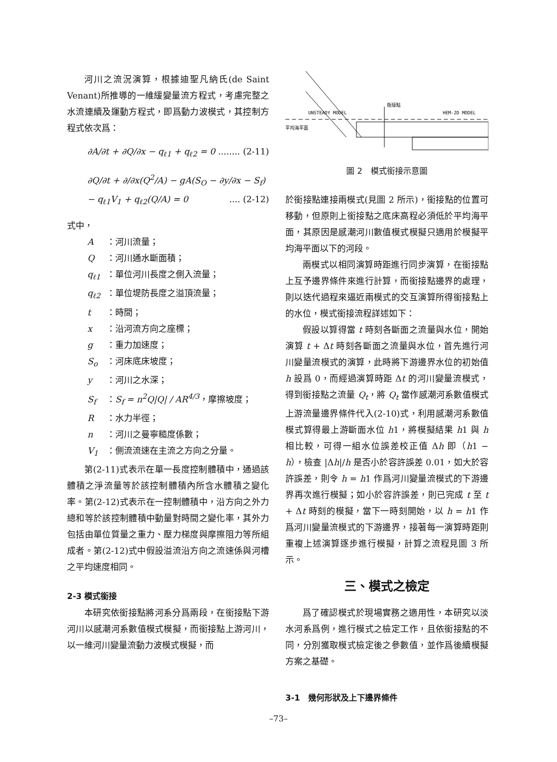河川之流況演算，根據迪聖凡納氏(de Saint Venant)所推導的一維緩變量流方程式，考慮完整之水流連續及運動方程式，即爲動力波模式，其控制方程式依次爲：
∂A/∂t + ∂Q/∂x − q<sub>ℓ1</sub> + q<sub>ℓ2</sub> = 0 ........ (2-11)
∂Q/∂t + ∂/∂x(Q<sup>2</sup>/A) − gA(S<sub>O</sub> − ∂y/∂x − S<sub>f</sub>)
− q<sub>ℓ1</sub>V<sub>1</sub> + q<sub>ℓ2</sub>(Q/A) = 0 .... (2-12)
式中，
A ：河川流量；
Q ：河川通水斷面積；
q<sub>ℓ1</sub> ：單位河川長度之側入流量；
q<sub>ℓ2</sub> ：單位堤防長度之溢頂流量；
t ：時間；
x ：沿河流方向之座標；
g ：重力加速度；
S<sub>o</sub> ：河床底床坡度；
y ：河川之水深；
S<sub>f</sub> ：S<sub>f</sub> = n<sup>2</sup>Q|Q| / AR<sup>4/3</sup>，摩擦坡度；
R ：水力半徑；
n ：河川之曼寧糙度係數；
V<sub>1</sub> ：側流流速在主流之方向之分量。
第(2-11)式表示在單一長度控制體積中，通過該體積之淨流量等於該控制體積內所含水體積之變化率。第(2-12)式表示在一控制體積中，沿方向之外力總和等於該控制體積中動量對時間之變化率，其外力包括由單位質量之重力、壓力梯度與摩擦阻力等所組成者。第(2-12)式中假設溢流沿方向之流速係與河槽之平均速度相同。
2-3 模式銜接
本研究依銜接點將河系分爲兩段，在銜接點下游河川以感潮河系數值模式模擬，而銜接點上游河川，以一維河川變量流動力波模式模擬，而
UNSTEADY MODEL
銜接點
HEM-2D MODEL
平均海平面
圖 2　模式銜接示意圖
於銜接點連接兩模式(見圖 2 所示)，銜接點的位置可移動，但原則上銜接點之底床高程必須低於平均海平面，其原因是感潮河川數值模式模擬只適用於模擬平均海平面以下的河段。
兩模式以相同演算時距進行同步演算，在銜接點上互予邊界條件來進行計算，而銜接點邊界的處理，則以迭代過程來逼近兩模式的交互演算所得銜接點上的水位，模式銜接流程詳述如下：
假設以算得當 t 時刻各斷面之流量與水位，開始演算 t + Δt 時刻各斷面之流量與水位，首先進行河川變量流模式的演算，此時將下游邊界水位的初始值 h 設爲 0，而經過演算時距 Δt 的河川變量流模式，得到銜接點之流量 Q<sub>t</sub>，將 Q<sub>t</sub> 當作感潮河系數值模式上游流量邊界條件代入(2-10)式，利用感潮河系數值模式算得最上游斷面水位 h1，將模擬結果 h1 與 h 相比較，可得一組水位誤差校正值 Δh 即（h1 − h），檢查 |Δh|/h 是否小於容許誤差 0.01，如大於容許誤差，則令 h = h1 作爲河川變量流模式的下游邊界再次進行模擬；如小於容許誤差，則已完成 t 至 t + Δt 時刻的模擬，當下一時刻開始，以 h = h1 作爲河川變量流模式的下游邊界，接著每一演算時距則重複上述演算逐步進行模擬，計算之流程見圖 3 所示。
三、模式之檢定
爲了確認模式於現場實務之適用性，本研究以淡水河系爲例，進行模式之檢定工作，且依銜接點的不同，分別獲取模式檢定後之參數值，並作爲後續模擬方案之基礎。
3-1　幾何形狀及上下邊界條件
–73–